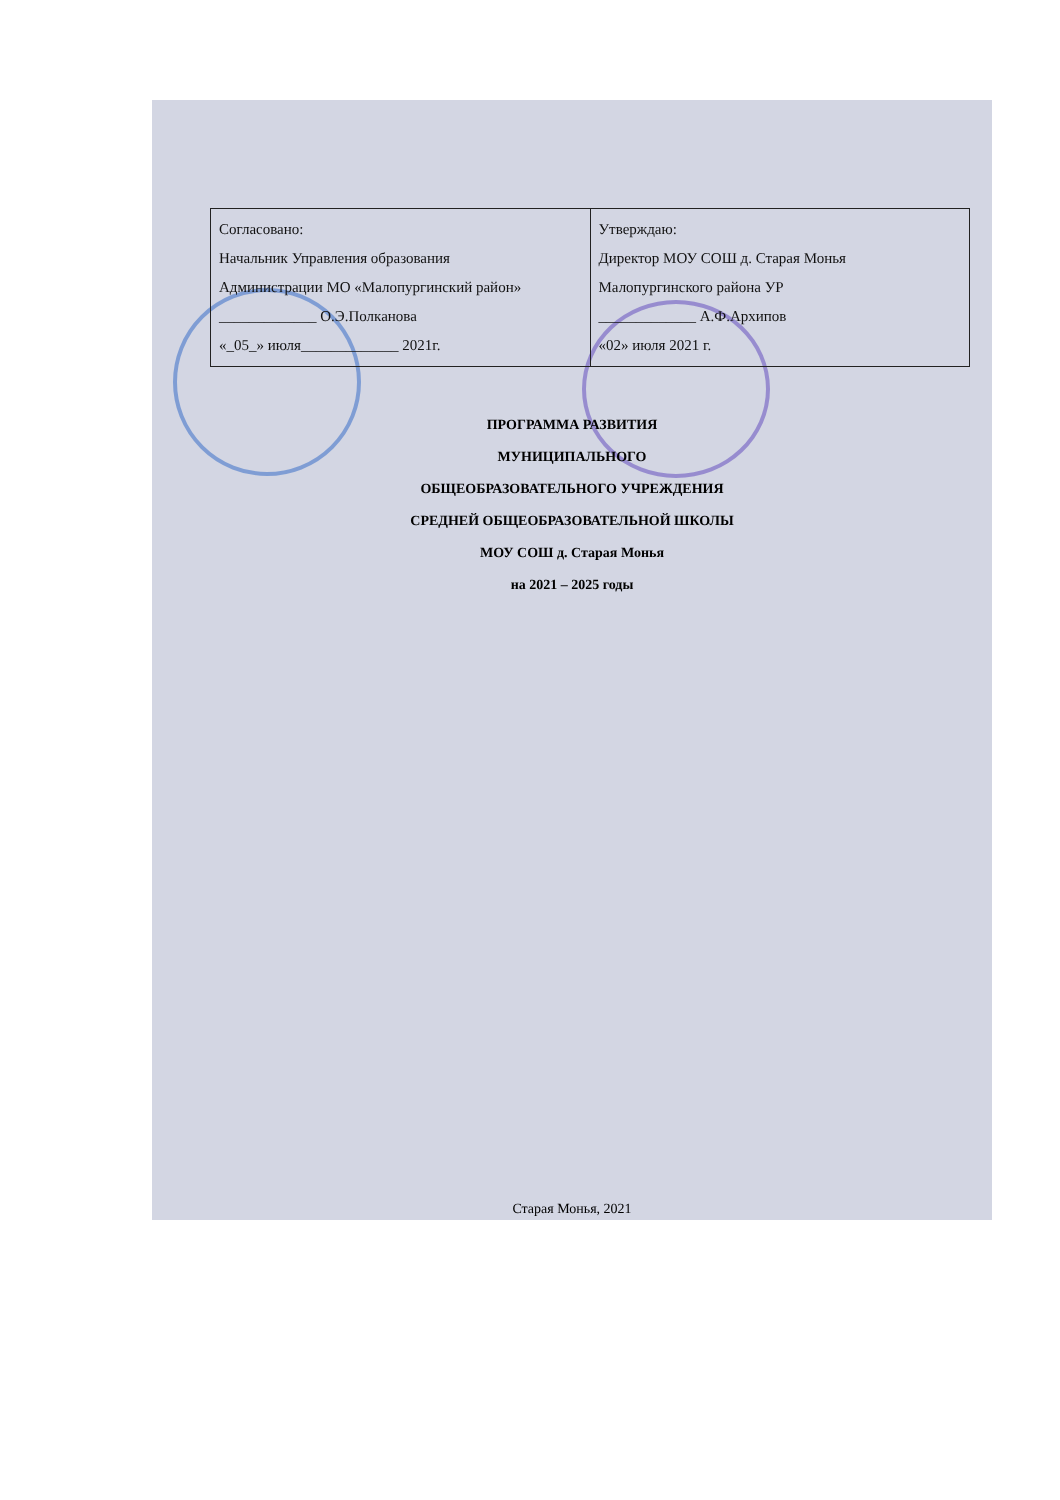| Согласовано: Начальник Управления образования Администрации МО «Малопургинский район» _____________ О.Э.Полканова «_05_» июля_____________ 2021г. | Утверждаю: Директор МОУ СОШ д. Старая Монья Малопургинского района УР _____________ А.Ф.Архипов «02» июля 2021 г. |
ПРОГРАММА РАЗВИТИЯ
МУНИЦИПАЛЬНОГО
ОБЩЕОБРАЗОВАТЕЛЬНОГО УЧРЕЖДЕНИЯ
СРЕДНЕЙ ОБЩЕОБРАЗОВАТЕЛЬНОЙ ШКОЛЫ
МОУ СОШ д. Старая Монья
на 2021 – 2025 годы
Старая Монья, 2021